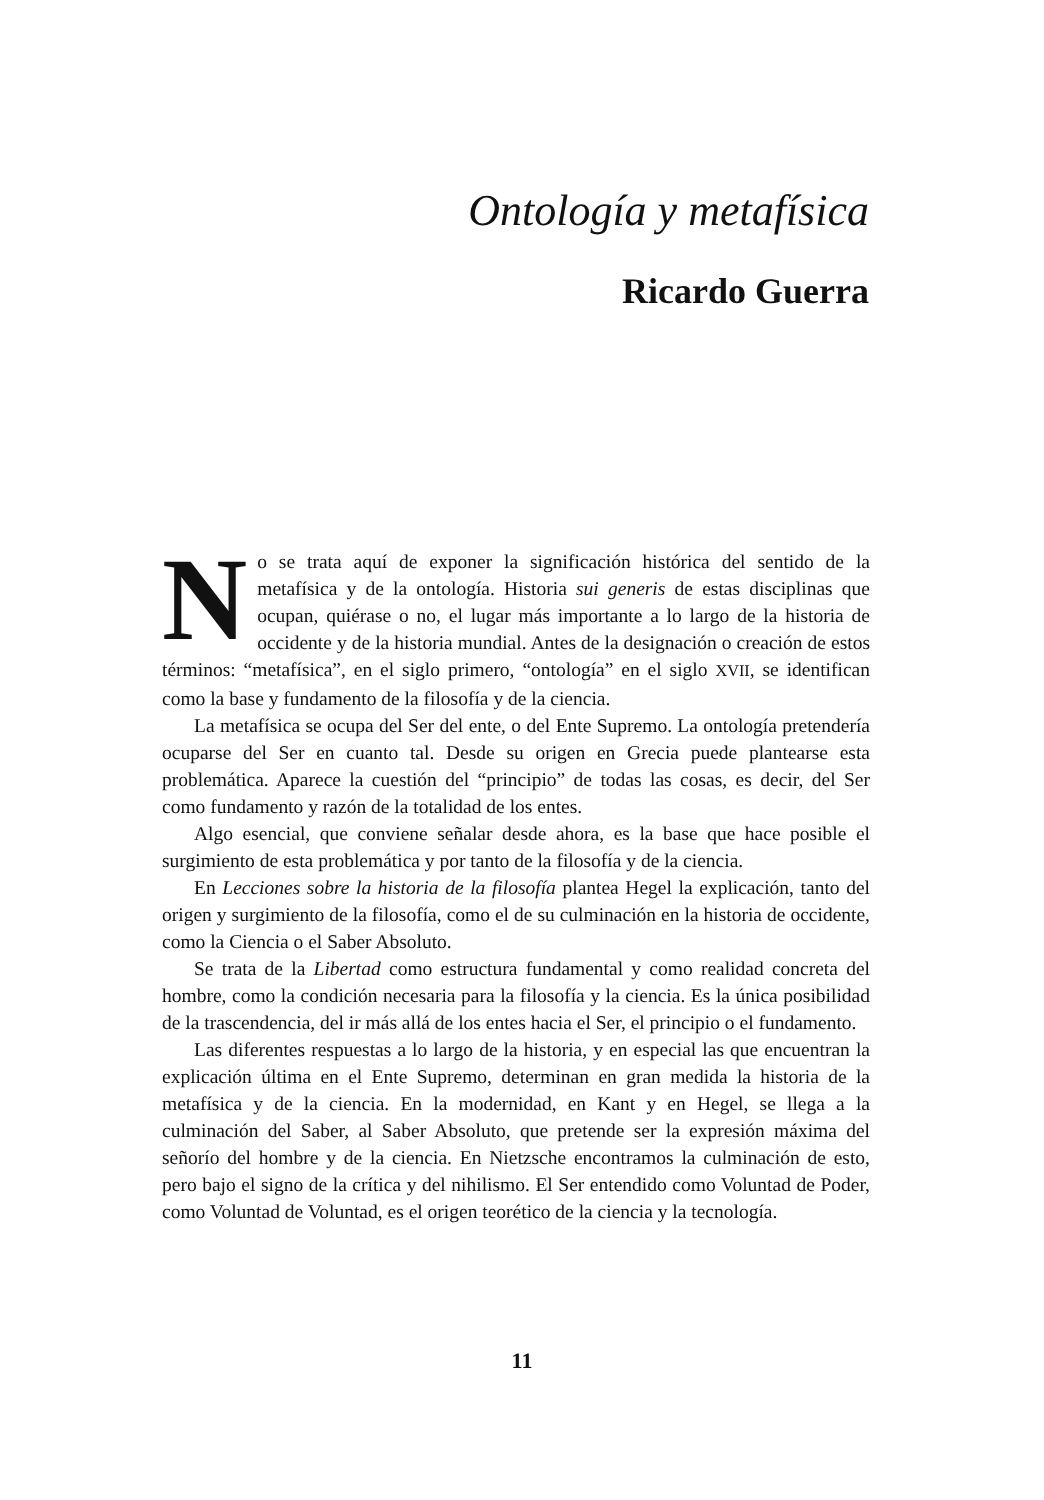Ontología y metafísica
Ricardo Guerra
No se trata aquí de exponer la significación histórica del sentido de la metafísica y de la ontología. Historia sui generis de estas disciplinas que ocupan, quiérase o no, el lugar más importante a lo largo de la historia de occidente y de la historia mundial. Antes de la designación o creación de estos términos: “metafísica”, en el siglo primero, “ontología” en el siglo XVII, se identifican como la base y fundamento de la filosofía y de la ciencia.
La metafísica se ocupa del Ser del ente, o del Ente Supremo. La ontología pretendería ocuparse del Ser en cuanto tal. Desde su origen en Grecia puede plantearse esta problemática. Aparece la cuestión del “principio” de todas las cosas, es decir, del Ser como fundamento y razón de la totalidad de los entes.
Algo esencial, que conviene señalar desde ahora, es la base que hace posible el surgimiento de esta problemática y por tanto de la filosofía y de la ciencia.
En Lecciones sobre la historia de la filosofía plantea Hegel la explicación, tanto del origen y surgimiento de la filosofía, como el de su culminación en la historia de occidente, como la Ciencia o el Saber Absoluto.
Se trata de la Libertad como estructura fundamental y como realidad concreta del hombre, como la condición necesaria para la filosofía y la ciencia. Es la única posibilidad de la trascendencia, del ir más allá de los entes hacia el Ser, el principio o el fundamento.
Las diferentes respuestas a lo largo de la historia, y en especial las que encuentran la explicación última en el Ente Supremo, determinan en gran medida la historia de la metafísica y de la ciencia. En la modernidad, en Kant y en Hegel, se llega a la culminación del Saber, al Saber Absoluto, que pretende ser la expresión máxima del señorío del hombre y de la ciencia. En Nietzsche encontramos la culminación de esto, pero bajo el signo de la crítica y del nihilismo. El Ser entendido como Voluntad de Poder, como Voluntad de Voluntad, es el origen teorético de la ciencia y la tecnología.
11